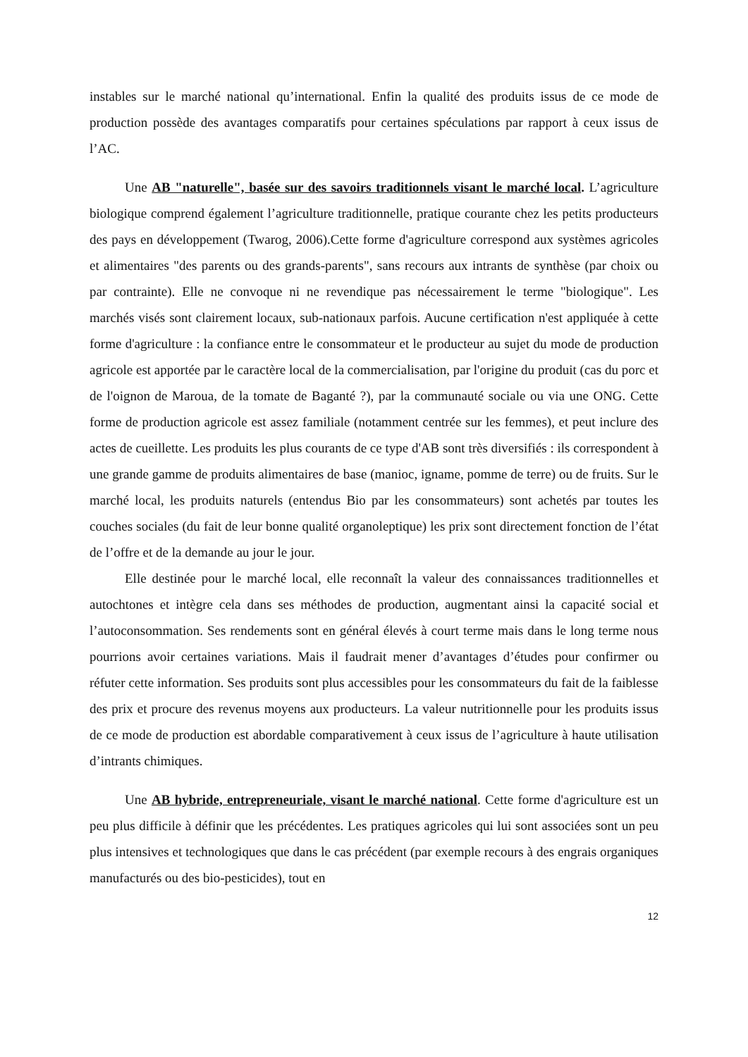instables sur le marché national qu’international. Enfin la qualité des produits issus de ce mode de production possède des avantages comparatifs pour certaines spéculations par rapport à ceux issus de l’AC.
Une AB "naturelle", basée sur des savoirs traditionnels visant le marché local. L’agriculture biologique comprend également l’agriculture traditionnelle, pratique courante chez les petits producteurs des pays en développement (Twarog, 2006).Cette forme d'agriculture correspond aux systèmes agricoles et alimentaires "des parents ou des grands-parents", sans recours aux intrants de synthèse (par choix ou par contrainte). Elle ne convoque ni ne revendique pas nécessairement le terme "biologique". Les marchés visés sont clairement locaux, sub-nationaux parfois. Aucune certification n'est appliquée à cette forme d'agriculture : la confiance entre le consommateur et le producteur au sujet du mode de production agricole est apportée par le caractère local de la commercialisation, par l'origine du produit (cas du porc et de l'oignon de Maroua, de la tomate de Baganté ?), par la communauté sociale ou via une ONG. Cette forme de production agricole est assez familiale (notamment centrée sur les femmes), et peut inclure des actes de cueillette. Les produits les plus courants de ce type d'AB sont très diversifiés : ils correspondent à une grande gamme de produits alimentaires de base (manioc, igname, pomme de terre) ou de fruits. Sur le marché local, les produits naturels (entendus Bio par les consommateurs) sont achetés par toutes les couches sociales (du fait de leur bonne qualité organoleptique) les prix sont directement fonction de l’état de l’offre et de la demande au jour le jour.
Elle destinée pour le marché local, elle reconnaît la valeur des connaissances traditionnelles et autochtones et intègre cela dans ses méthodes de production, augmentant ainsi la capacité social et l’autoconsommation. Ses rendements sont en général élevés à court terme mais dans le long terme nous pourrions avoir certaines variations. Mais il faudrait mener d’avantages d’études pour confirmer ou réfuter cette information. Ses produits sont plus accessibles pour les consommateurs du fait de la faiblesse des prix et procure des revenus moyens aux producteurs. La valeur nutritionnelle pour les produits issus de ce mode de production est abordable comparativement à ceux issus de l’agriculture à haute utilisation d’intrants chimiques.
Une AB hybride, entrepreneuriale, visant le marché national. Cette forme d'agriculture est un peu plus difficile à définir que les précédentes. Les pratiques agricoles qui lui sont associées sont un peu plus intensives et technologiques que dans le cas précédent (par exemple recours à des engrais organiques manufacturés ou des bio-pesticides), tout en
12